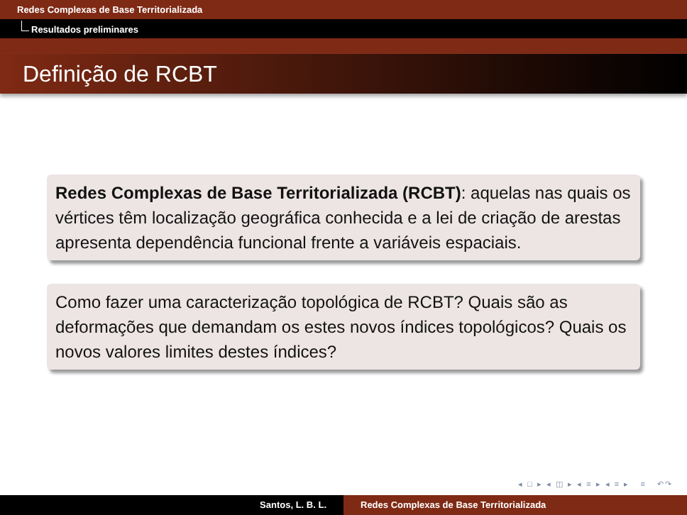Redes Complexas de Base Territorializada
Resultados preliminares
Definição de RCBT
Redes Complexas de Base Territorializada (RCBT): aquelas nas quais os vértices têm localização geográfica conhecida e a lei de criação de arestas apresenta dependência funcional frente a variáveis espaciais.
Como fazer uma caracterização topológica de RCBT? Quais são as deformações que demandam os estes novos índices topológicos? Quais os novos valores limites destes índices?
◂ □ ▸ ◂ ◫ ▸ ◂ ≡ ▸ ◂ ≡ ▸ ≡ ↶↷
Santos, L. B. L. Redes Complexas de Base Territorializada